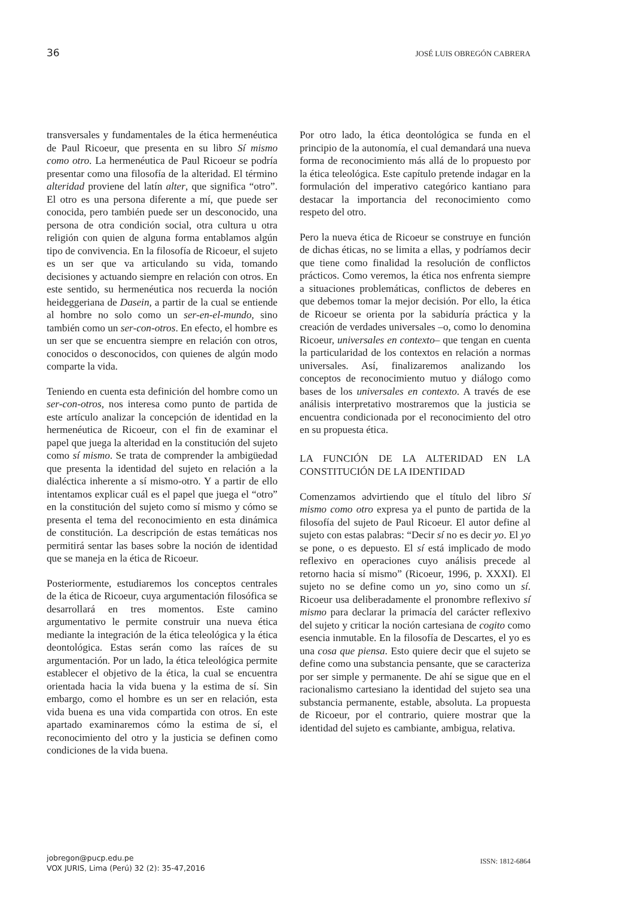36 JOSÉ LUIS OBREGÓN CABRERA
transversales y fundamentales de la ética hermenéutica de Paul Ricoeur, que presenta en su libro Sí mismo como otro. La hermenéutica de Paul Ricoeur se podría presentar como una filosofía de la alteridad. El término alteridad proviene del latín alter, que significa “otro”. El otro es una persona diferente a mí, que puede ser conocida, pero también puede ser un desconocido, una persona de otra condición social, otra cultura u otra religión con quien de alguna forma entablamos algún tipo de convivencia. En la filosofía de Ricoeur, el sujeto es un ser que va articulando su vida, tomando decisiones y actuando siempre en relación con otros. En este sentido, su hermenéutica nos recuerda la noción heideggeriana de Dasein, a partir de la cual se entiende al hombre no solo como un ser-en-el-mundo, sino también como un ser-con-otros. En efecto, el hombre es un ser que se encuentra siempre en relación con otros, conocidos o desconocidos, con quienes de algún modo comparte la vida.
Teniendo en cuenta esta definición del hombre como un ser-con-otros, nos interesa como punto de partida de este artículo analizar la concepción de identidad en la hermenéutica de Ricoeur, con el fin de examinar el papel que juega la alteridad en la constitución del sujeto como sí mismo. Se trata de comprender la ambigüedad que presenta la identidad del sujeto en relación a la dialéctica inherente a sí mismo-otro. Y a partir de ello intentamos explicar cuál es el papel que juega el “otro” en la constitución del sujeto como sí mismo y cómo se presenta el tema del reconocimiento en esta dinámica de constitución. La descripción de estas temáticas nos permitirá sentar las bases sobre la noción de identidad que se maneja en la ética de Ricoeur.
Posteriormente, estudiaremos los conceptos centrales de la ética de Ricoeur, cuya argumentación filosófica se desarrollará en tres momentos. Este camino argumentativo le permite construir una nueva ética mediante la integración de la ética teleológica y la ética deontológica. Estas serán como las raíces de su argumentación. Por un lado, la ética teleológica permite establecer el objetivo de la ética, la cual se encuentra orientada hacia la vida buena y la estima de sí. Sin embargo, como el hombre es un ser en relación, esta vida buena es una vida compartida con otros. En este apartado examinaremos cómo la estima de sí, el reconocimiento del otro y la justicia se definen como condiciones de la vida buena.
Por otro lado, la ética deontológica se funda en el principio de la autonomía, el cual demandará una nueva forma de reconocimiento más allá de lo propuesto por la ética teleológica. Este capítulo pretende indagar en la formulación del imperativo categórico kantiano para destacar la importancia del reconocimiento como respeto del otro.
Pero la nueva ética de Ricoeur se construye en función de dichas éticas, no se limita a ellas, y podríamos decir que tiene como finalidad la resolución de conflictos prácticos. Como veremos, la ética nos enfrenta siempre a situaciones problemáticas, conflictos de deberes en que debemos tomar la mejor decisión. Por ello, la ética de Ricoeur se orienta por la sabiduría práctica y la creación de verdades universales –o, como lo denomina Ricoeur, universales en contexto– que tengan en cuenta la particularidad de los contextos en relación a normas universales. Así, finalizaremos analizando los conceptos de reconocimiento mutuo y diálogo como bases de los universales en contexto. A través de ese análisis interpretativo mostraremos que la justicia se encuentra condicionada por el reconocimiento del otro en su propuesta ética.
LA FUNCIÓN DE LA ALTERIDAD EN LA CONSTITUCIÓN DE LA IDENTIDAD
Comenzamos advirtiendo que el título del libro Sí mismo como otro expresa ya el punto de partida de la filosofía del sujeto de Paul Ricoeur. El autor define al sujeto con estas palabras: “Decir sí no es decir yo. El yo se pone, o es depuesto. El sí está implicado de modo reflexivo en operaciones cuyo análisis precede al retorno hacia sí mismo” (Ricoeur, 1996, p. XXXI). El sujeto no se define como un yo, sino como un sí. Ricoeur usa deliberadamente el pronombre reflexivo sí mismo para declarar la primacía del carácter reflexivo del sujeto y criticar la noción cartesiana de cogito como esencia inmutable. En la filosofía de Descartes, el yo es una cosa que piensa. Esto quiere decir que el sujeto se define como una substancia pensante, que se caracteriza por ser simple y permanente. De ahí se sigue que en el racionalismo cartesiano la identidad del sujeto sea una substancia permanente, estable, absoluta. La propuesta de Ricoeur, por el contrario, quiere mostrar que la identidad del sujeto es cambiante, ambigua, relativa.
jobregon@pucp.edu.pe
VOX JURIS, Lima (Perú) 32 (2): 35-47,2016
ISSN: 1812-6864